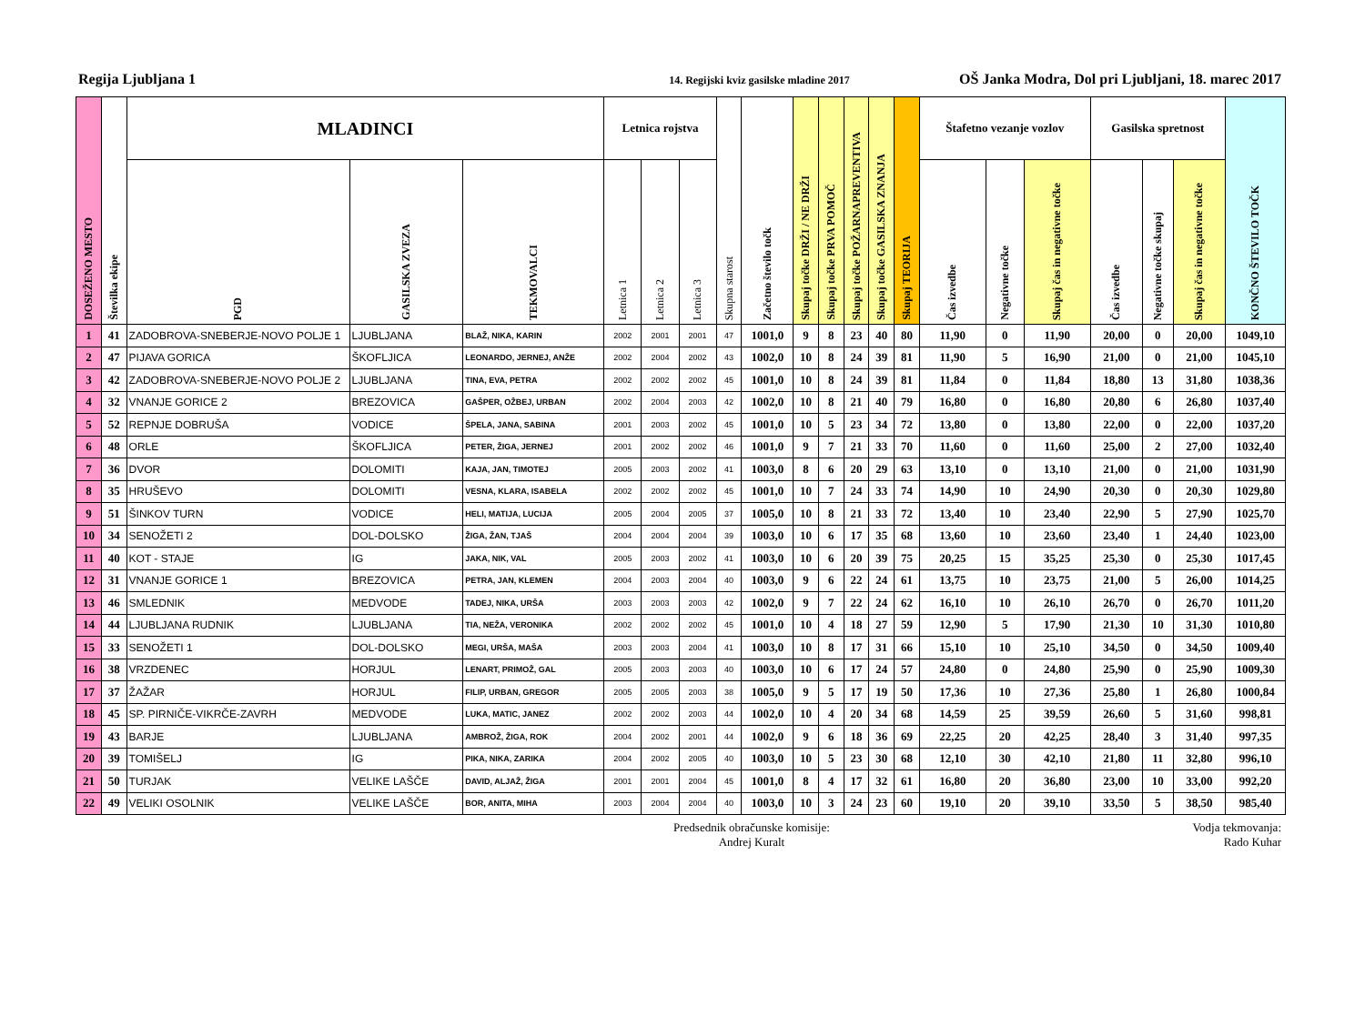Regija Ljubljana 1 14. Regijski kviz gasilske mladine 2017 OŠ Janka Modra, Dol pri Ljubljani, 18. marec 2017
| DOSEŽENO MESTO | Številka ekipe | MLADINCI | | | Letnica rojstva | | | Skupna starost | Začetno število točk | Skupaj točke DRŽI / NE DRŽI | Skupaj točke PRVA POMOČ | Skupaj točke POŽARNAPREVENTIVA | Skupaj točke GASILSKA ZNANJA | Skupaj TEORIJA | Štafetno vezanje vozlov | | | Gasilska spretnost | | | KONČNO ŠTEVILO TOČK |
| --- | --- | --- | --- | --- | --- | --- | --- | --- | --- | --- | --- | --- | --- | --- | --- | --- | --- | --- | --- | --- | --- |
| | | PGD | GASILSKA ZVEZA | TEKMOVALCI | Letnica 1 | Letnica 2 | Letnica 3 | | | | | | | | Čas izvedbe | Negativne točke | Skupaj čas in negativne točke | Čas izvedbe | Negativne točke skupaj | Skupaj čas in negativne točke | |
| 1 | 41 | ZADOBROVA-SNEBERJE-NOVO POLJE 1 | LJUBLJANA | BLAŽ, NIKA, KARIN | 2002 | 2001 | 2001 | 47 | 1001,0 | 9 | 8 | 23 | 40 | 80 | 11,90 | 0 | 11,90 | 20,00 | 0 | 20,00 | 1049,10 |
| 2 | 47 | PIJAVA GORICA | ŠKOFLJICA | LEONARDO, JERNEJ, ANŽE | 2002 | 2004 | 2002 | 43 | 1002,0 | 10 | 8 | 24 | 39 | 81 | 11,90 | 5 | 16,90 | 21,00 | 0 | 21,00 | 1045,10 |
| 3 | 42 | ZADOBROVA-SNEBERJE-NOVO POLJE 2 | LJUBLJANA | TINA, EVA, PETRA | 2002 | 2002 | 2002 | 45 | 1001,0 | 10 | 8 | 24 | 39 | 81 | 11,84 | 0 | 11,84 | 18,80 | 13 | 31,80 | 1038,36 |
| 4 | 32 | VNANJE GORICE 2 | BREZOVICA | GAŠPER, OŽBEJ, URBAN | 2002 | 2004 | 2003 | 42 | 1002,0 | 10 | 8 | 21 | 40 | 79 | 16,80 | 0 | 16,80 | 20,80 | 6 | 26,80 | 1037,40 |
| 5 | 52 | REPNJE DOBRUŠA | VODICE | ŠPELA, JANA, SABINA | 2001 | 2003 | 2002 | 45 | 1001,0 | 10 | 5 | 23 | 34 | 72 | 13,80 | 0 | 13,80 | 22,00 | 0 | 22,00 | 1037,20 |
| 6 | 48 | ORLE | ŠKOFLJICA | PETER, ŽIGA, JERNEJ | 2001 | 2002 | 2002 | 46 | 1001,0 | 9 | 7 | 21 | 33 | 70 | 11,60 | 0 | 11,60 | 25,00 | 2 | 27,00 | 1032,40 |
| 7 | 36 | DVOR | DOLOMITI | KAJA, JAN, TIMOTEJ | 2005 | 2003 | 2002 | 41 | 1003,0 | 8 | 6 | 20 | 29 | 63 | 13,10 | 0 | 13,10 | 21,00 | 0 | 21,00 | 1031,90 |
| 8 | 35 | HRUŠEVO | DOLOMITI | VESNA, KLARA, ISABELA | 2002 | 2002 | 2002 | 45 | 1001,0 | 10 | 7 | 24 | 33 | 74 | 14,90 | 10 | 24,90 | 20,30 | 0 | 20,30 | 1029,80 |
| 9 | 51 | ŠINKOV TURN | VODICE | HELI, MATIJA, LUCIJA | 2005 | 2004 | 2005 | 37 | 1005,0 | 10 | 8 | 21 | 33 | 72 | 13,40 | 10 | 23,40 | 22,90 | 5 | 27,90 | 1025,70 |
| 10 | 34 | SENOŽETI 2 | DOL-DOLSKO | ŽIGA, ŽAN, TJAŠ | 2004 | 2004 | 2004 | 39 | 1003,0 | 10 | 6 | 17 | 35 | 68 | 13,60 | 10 | 23,60 | 23,40 | 1 | 24,40 | 1023,00 |
| 11 | 40 | KOT - STAJE | IG | JAKA, NIK, VAL | 2005 | 2003 | 2002 | 41 | 1003,0 | 10 | 6 | 20 | 39 | 75 | 20,25 | 15 | 35,25 | 25,30 | 0 | 25,30 | 1017,45 |
| 12 | 31 | VNANJE GORICE 1 | BREZOVICA | PETRA, JAN, KLEMEN | 2004 | 2003 | 2004 | 40 | 1003,0 | 9 | 6 | 22 | 24 | 61 | 13,75 | 10 | 23,75 | 21,00 | 5 | 26,00 | 1014,25 |
| 13 | 46 | SMLEDNIK | MEDVODE | TADEJ, NIKA, URŠA | 2003 | 2003 | 2003 | 42 | 1002,0 | 9 | 7 | 22 | 24 | 62 | 16,10 | 10 | 26,10 | 26,70 | 0 | 26,70 | 1011,20 |
| 14 | 44 | LJUBLJANA RUDNIK | LJUBLJANA | TIA, NEŽA, VERONIKA | 2002 | 2002 | 2002 | 45 | 1001,0 | 10 | 4 | 18 | 27 | 59 | 12,90 | 5 | 17,90 | 21,30 | 10 | 31,30 | 1010,80 |
| 15 | 33 | SENOŽETI 1 | DOL-DOLSKO | MEGI, URŠA, MAŠA | 2003 | 2003 | 2004 | 41 | 1003,0 | 10 | 8 | 17 | 31 | 66 | 15,10 | 10 | 25,10 | 34,50 | 0 | 34,50 | 1009,40 |
| 16 | 38 | VRZDENEC | HORJUL | LENART, PRIMOŽ, GAL | 2005 | 2003 | 2003 | 40 | 1003,0 | 10 | 6 | 17 | 24 | 57 | 24,80 | 0 | 24,80 | 25,90 | 0 | 25,90 | 1009,30 |
| 17 | 37 | ŽAŽAR | HORJUL | FILIP, URBAN, GREGOR | 2005 | 2005 | 2003 | 38 | 1005,0 | 9 | 5 | 17 | 19 | 50 | 17,36 | 10 | 27,36 | 25,80 | 1 | 26,80 | 1000,84 |
| 18 | 45 | SP. PIRNIČE-VIKRČE-ZAVRH | MEDVODE | LUKA, MATIC, JANEZ | 2002 | 2002 | 2003 | 44 | 1002,0 | 10 | 4 | 20 | 34 | 68 | 14,59 | 25 | 39,59 | 26,60 | 5 | 31,60 | 998,81 |
| 19 | 43 | BARJE | LJUBLJANA | AMBROŽ, ŽIGA, ROK | 2004 | 2002 | 2001 | 44 | 1002,0 | 9 | 6 | 18 | 36 | 69 | 22,25 | 20 | 42,25 | 28,40 | 3 | 31,40 | 997,35 |
| 20 | 39 | TOMIŠELJ | IG | PIKA, NIKA, ZARIKA | 2004 | 2002 | 2005 | 40 | 1003,0 | 10 | 5 | 23 | 30 | 68 | 12,10 | 30 | 42,10 | 21,80 | 11 | 32,80 | 996,10 |
| 21 | 50 | TURJAK | VELIKE LAŠČE | DAVID, ALJAŽ, ŽIGA | 2001 | 2001 | 2004 | 45 | 1001,0 | 8 | 4 | 17 | 32 | 61 | 16,80 | 20 | 36,80 | 23,00 | 10 | 33,00 | 992,20 |
| 22 | 49 | VELIKI OSOLNIK | VELIKE LAŠČE | BOR, ANITA, MIHA | 2003 | 2004 | 2004 | 40 | 1003,0 | 10 | 3 | 24 | 23 | 60 | 19,10 | 20 | 39,10 | 33,50 | 5 | 38,50 | 985,40 |
Predsednik obračunske komisije:
Andrej Kuralt
Vodja tekmovanja:
Rado Kuhar